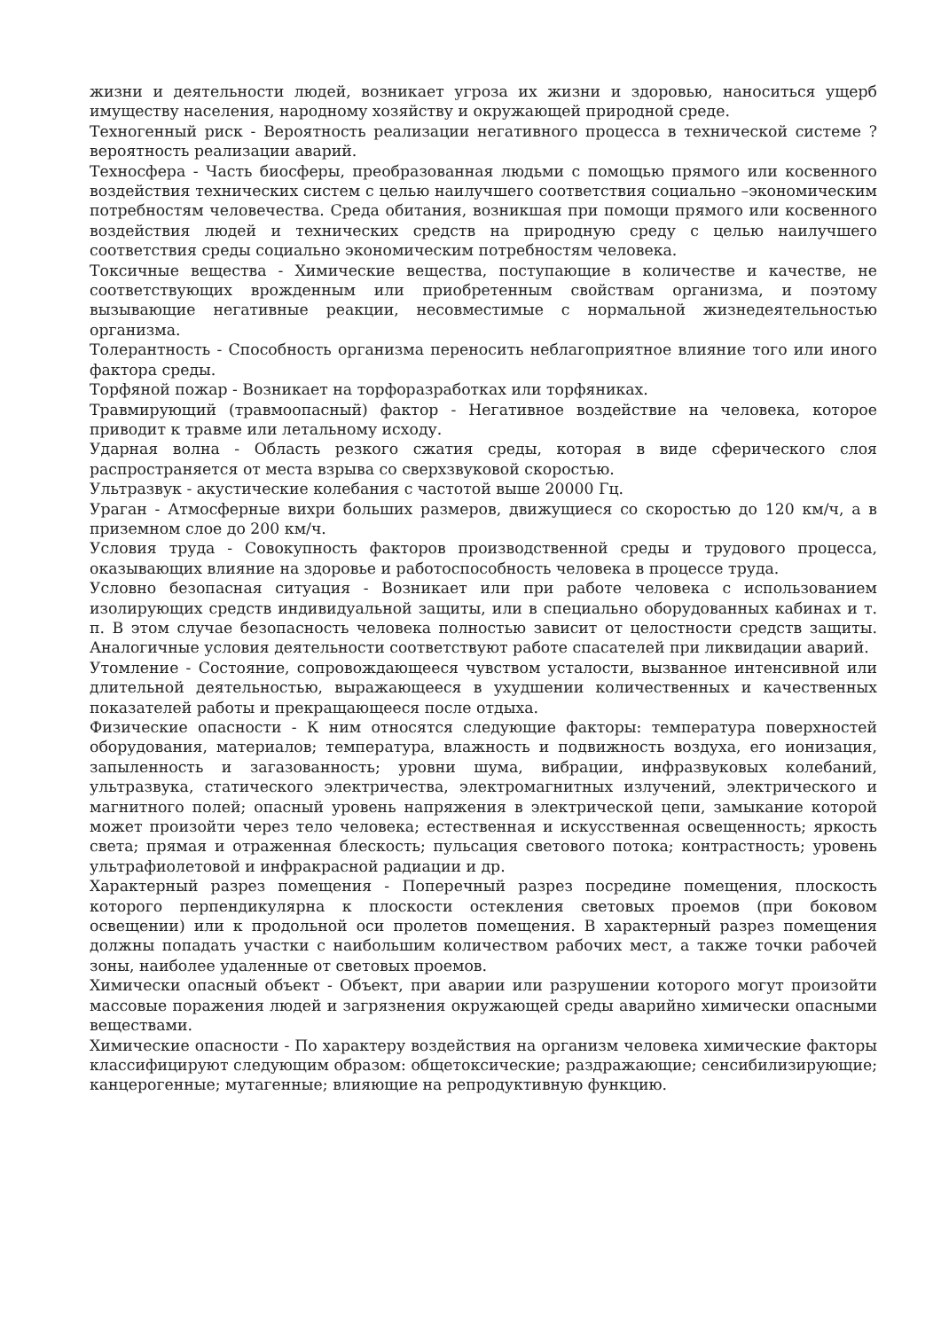жизни и деятельности людей, возникает угроза их жизни и здоровью, наноситься ущерб имуществу населения, народному хозяйству и окружающей природной среде.
Техногенный риск - Вероятность реализации негативного процесса в технической системе ? вероятность реализации аварий.
Техносфера - Часть биосферы, преобразованная людьми с помощью прямого или косвенного воздействия технических систем с целью наилучшего соответствия социально –экономическим потребностям человечества. Среда обитания, возникшая при помощи прямого или косвенного воздействия людей и технических средств на природную среду с целью наилучшего соответствия среды социально экономическим потребностям человека.
Токсичные вещества - Химические вещества, поступающие в количестве и качестве, не соответствующих врожденным или приобретенным свойствам организма, и поэтому вызывающие негативные реакции, несовместимые с нормальной жизнедеятельностью организма.
Толерантность - Способность организма переносить неблагоприятное влияние того или иного фактора среды.
Торфяной пожар - Возникает на торфоразработках или торфяниках.
Травмирующий (травмоопасный) фактор - Негативное воздействие на человека, которое приводит к травме или летальному исходу.
Ударная волна - Область резкого сжатия среды, которая в виде сферического слоя распространяется от места взрыва со сверхзвуковой скоростью.
Ультразвук - акустические колебания с частотой выше 20000 Гц.
Ураган - Атмосферные вихри больших размеров, движущиеся со скоростью до 120 км/ч, а в приземном слое до 200 км/ч.
Условия труда - Совокупность факторов производственной среды и трудового процесса, оказывающих влияние на здоровье и работоспособность человека в процессе труда.
Условно безопасная ситуация - Возникает или при работе человека с использованием изолирующих средств индивидуальной защиты, или в специально оборудованных кабинах и т. п. В этом случае безопасность человека полностью зависит от целостности средств защиты. Аналогичные условия деятельности соответствуют работе спасателей при ликвидации аварий.
Утомление - Состояние, сопровождающееся чувством усталости, вызванное интенсивной или длительной деятельностью, выражающееся в ухудшении количественных и качественных показателей работы и прекращающееся после отдыха.
Физические опасности - К ним относятся следующие факторы: температура поверхностей оборудования, материалов; температура, влажность и подвижность воздуха, его ионизация, запыленность и загазованность; уровни шума, вибрации, инфразвуковых колебаний, ультразвука, статического электричества, электромагнитных излучений, электрического и магнитного полей; опасный уровень напряжения в электрической цепи, замыкание которой может произойти через тело человека; естественная и искусственная освещенность; яркость света; прямая и отраженная блескость; пульсация светового потока; контрастность; уровень ультрафиолетовой и инфракрасной радиации и др.
Характерный разрез помещения - Поперечный разрез посредине помещения, плоскость которого перпендикулярна к плоскости остекления световых проемов (при боковом освещении) или к продольной оси пролетов помещения. В характерный разрез помещения должны попадать участки с наибольшим количеством рабочих мест, а также точки рабочей зоны, наиболее удаленные от световых проемов.
Химически опасный объект - Объект, при аварии или разрушении которого могут произойти массовые поражения людей и загрязнения окружающей среды аварийно химически опасными веществами.
Химические опасности - По характеру воздействия на организм человека химические факторы классифицируют следующим образом: общетоксические; раздражающие; сенсибилизирующие; канцерогенные; мутагенные; влияющие на репродуктивную функцию.